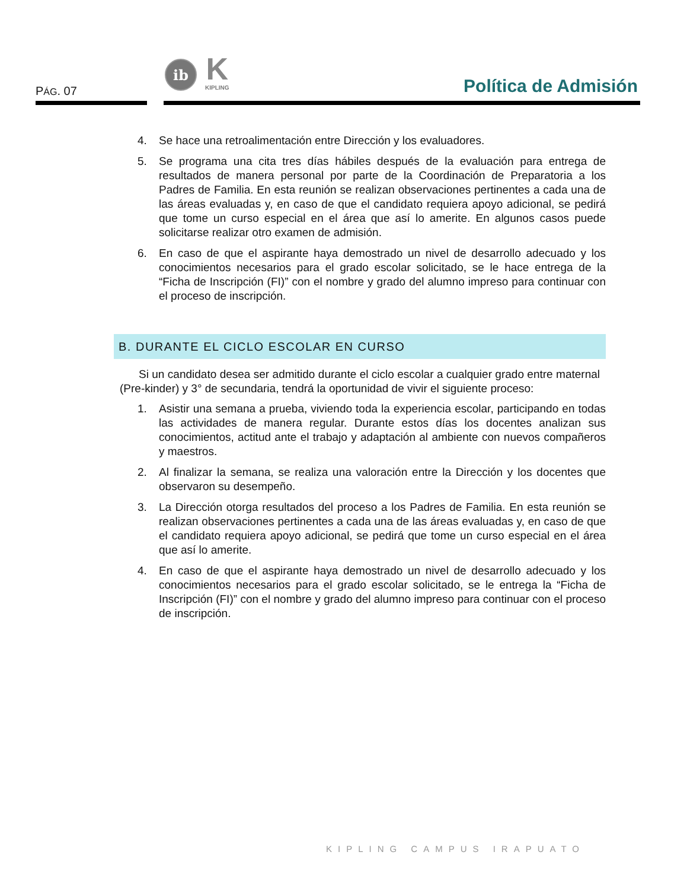PÁG. 07
ib
K
KIPLING
Política de Admisión
4. Se hace una retroalimentación entre Dirección y los evaluadores.
5. Se programa una cita tres días hábiles después de la evaluación para entrega de resultados de manera personal por parte de la Coordinación de Preparatoria a los Padres de Familia. En esta reunión se realizan observaciones pertinentes a cada una de las áreas evaluadas y, en caso de que el candidato requiera apoyo adicional, se pedirá que tome un curso especial en el área que así lo amerite. En algunos casos puede solicitarse realizar otro examen de admisión.
6. En caso de que el aspirante haya demostrado un nivel de desarrollo adecuado y los conocimientos necesarios para el grado escolar solicitado, se le hace entrega de la “Ficha de Inscripción (FI)” con el nombre y grado del alumno impreso para continuar con el proceso de inscripción.
B. DURANTE EL CICLO ESCOLAR EN CURSO
Si un candidato desea ser admitido durante el ciclo escolar a cualquier grado entre maternal (Pre-kinder) y 3° de secundaria, tendrá la oportunidad de vivir el siguiente proceso:
1. Asistir una semana a prueba, viviendo toda la experiencia escolar, participando en todas las actividades de manera regular. Durante estos días los docentes analizan sus conocimientos, actitud ante el trabajo y adaptación al ambiente con nuevos compañeros y maestros.
2. Al finalizar la semana, se realiza una valoración entre la Dirección y los docentes que observaron su desempeño.
3. La Dirección otorga resultados del proceso a los Padres de Familia. En esta reunión se realizan observaciones pertinentes a cada una de las áreas evaluadas y, en caso de que el candidato requiera apoyo adicional, se pedirá que tome un curso especial en el área que así lo amerite.
4. En caso de que el aspirante haya demostrado un nivel de desarrollo adecuado y los conocimientos necesarios para el grado escolar solicitado, se le entrega la “Ficha de Inscripción (FI)” con el nombre y grado del alumno impreso para continuar con el proceso de inscripción.
KIPLING CAMPUS IRAPUATO